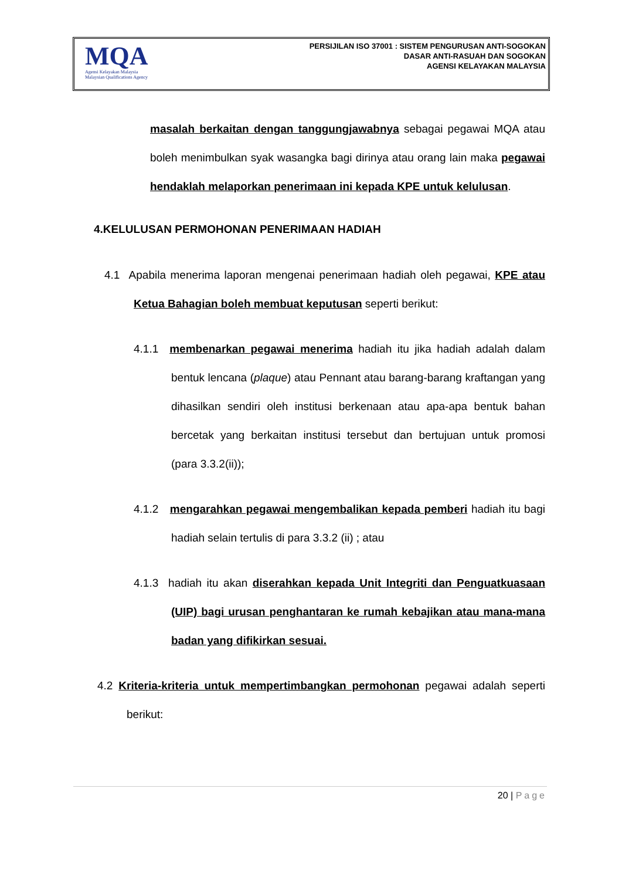MQA
Agensi Kelayakan Malaysia
Malaysian Qualifications Agency
PERSIJILAN ISO 37001 : SISTEM PENGURUSAN ANTI-SOGOKAN
DASAR ANTI-RASUAH DAN SOGOKAN
AGENSI KELAYAKAN MALAYSIA
masalah berkaitan dengan tanggungjawabnya sebagai pegawai MQA atau boleh menimbulkan syak wasangka bagi dirinya atau orang lain maka pegawai hendaklah melaporkan penerimaan ini kepada KPE untuk kelulusan.
4.KELULUSAN PERMOHONAN PENERIMAAN HADIAH
4.1 Apabila menerima laporan mengenai penerimaan hadiah oleh pegawai, KPE atau Ketua Bahagian boleh membuat keputusan seperti berikut:
4.1.1 membenarkan pegawai menerima hadiah itu jika hadiah adalah dalam bentuk lencana (plaque) atau Pennant atau barang-barang kraftangan yang dihasilkan sendiri oleh institusi berkenaan atau apa-apa bentuk bahan bercetak yang berkaitan institusi tersebut dan bertujuan untuk promosi (para 3.3.2(ii));
4.1.2 mengarahkan pegawai mengembalikan kepada pemberi hadiah itu bagi hadiah selain tertulis di para 3.3.2 (ii) ; atau
4.1.3 hadiah itu akan diserahkan kepada Unit Integriti dan Penguatkuasaan (UIP) bagi urusan penghantaran ke rumah kebajikan atau mana-mana badan yang difikirkan sesuai.
4.2 Kriteria-kriteria untuk mempertimbangkan permohonan pegawai adalah seperti berikut:
20 | Page